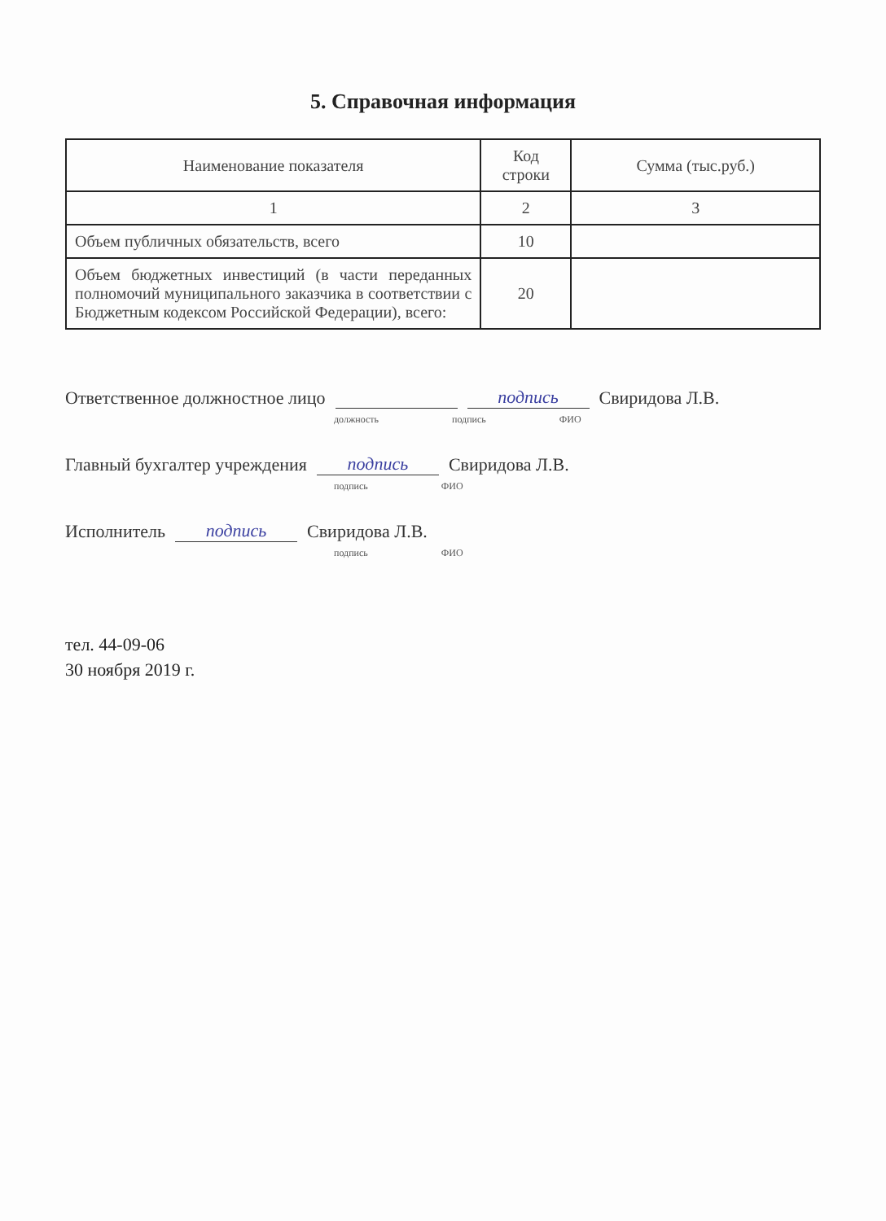5. Справочная информация
| Наименование показателя | Код строки | Сумма (тыс.руб.) |
| --- | --- | --- |
| 1 | 2 | 3 |
| Объем публичных обязательств, всего | 10 | |
| Объем бюджетных инвестиций (в части переданных полномочий муниципального заказчика в соответствии с Бюджетным кодексом Российской Федерации), всего: | 20 | |
Ответственное должностное лицо подпись Свиридова Л.В.
должность подпись ФИО
Главный бухгалтер учреждения подпись Свиридова Л.В.
подпись ФИО
Исполнитель подпись Свиридова Л.В.
подпись ФИО
тел. 44-09-06
30 ноября 2019 г.